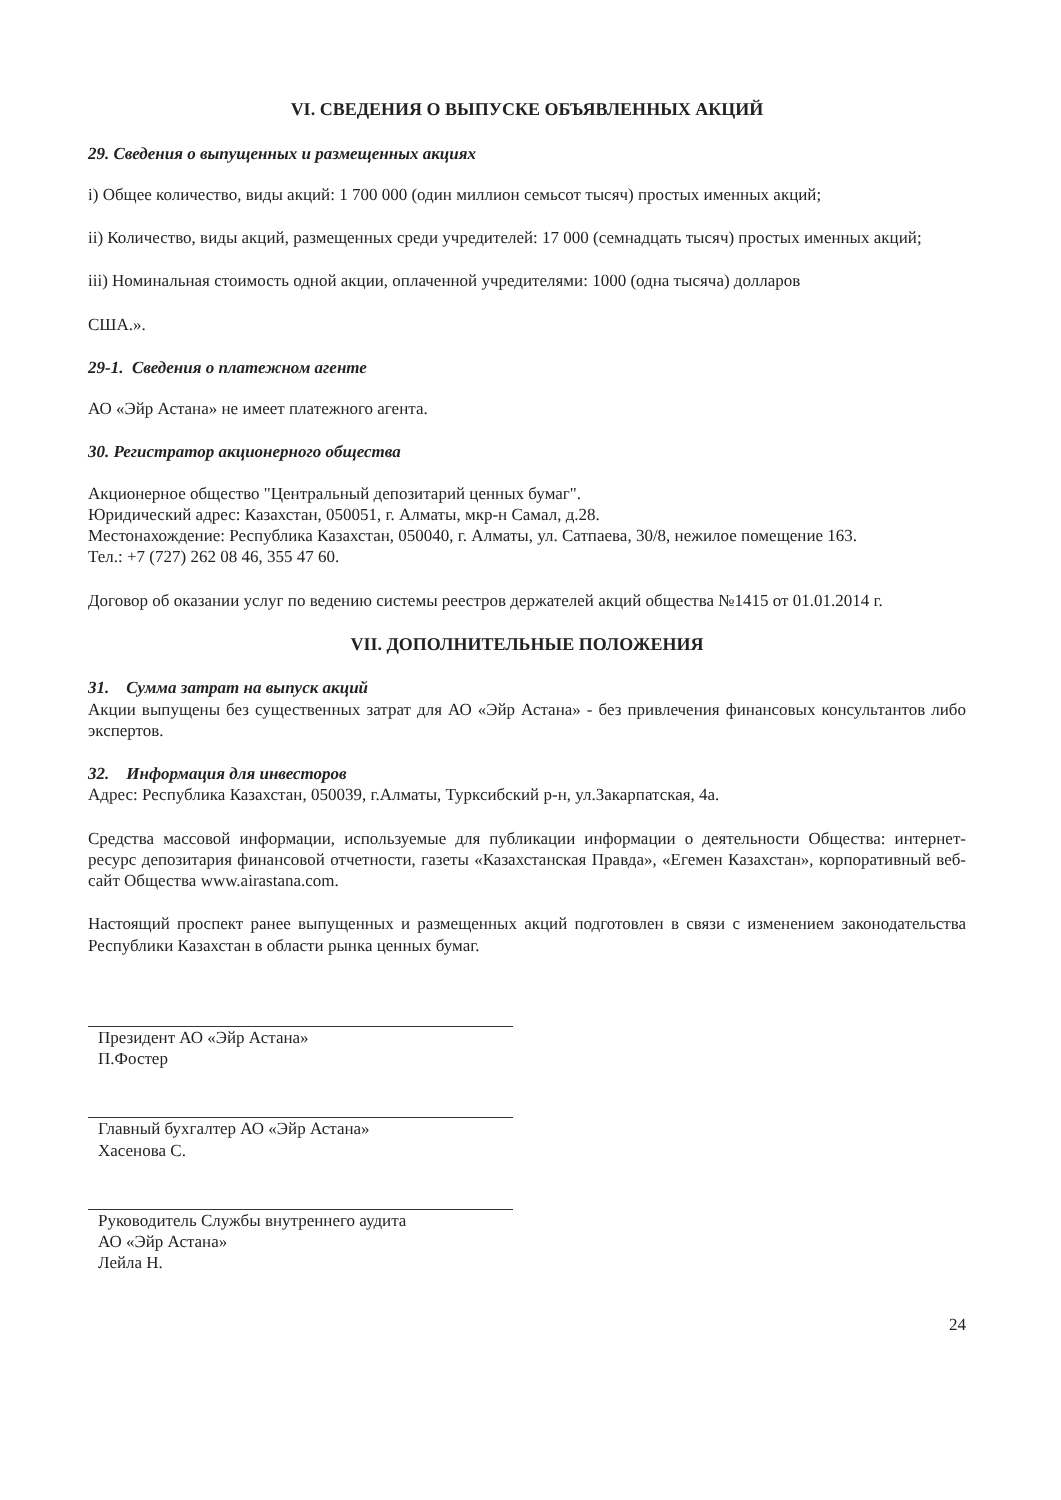VI. СВЕДЕНИЯ О ВЫПУСКЕ ОБЪЯВЛЕННЫХ АКЦИЙ
29. Сведения о выпущенных и размещенных акциях
i) Общее количество, виды акций: 1 700 000 (один миллион семьсот тысяч) простых именных акций;
ii) Количество, виды акций, размещенных среди учредителей: 17 000 (семнадцать тысяч) простых именных акций;
iii) Номинальная стоимость одной акции, оплаченной учредителями: 1000 (одна тысяча) долларов
США.».
29-1. Сведения о платежном агенте
АО «Эйр Астана» не имеет платежного агента.
30. Регистратор акционерного общества
Акционерное общество "Центральный депозитарий ценных бумаг".
Юридический адрес: Казахстан, 050051, г. Алматы, мкр-н Самал, д.28.
Местонахождение: Республика Казахстан, 050040, г. Алматы, ул. Сатпаева, 30/8, нежилое помещение 163.
Тел.: +7 (727) 262 08 46, 355 47 60.
Договор об оказании услуг по ведению системы реестров держателей акций общества №1415 от 01.01.2014 г.
VII. ДОПОЛНИТЕЛЬНЫЕ ПОЛОЖЕНИЯ
31. Сумма затрат на выпуск акций
Акции выпущены без существенных затрат для АО «Эйр Астана» - без привлечения финансовых консультантов либо экспертов.
32. Информация для инвесторов
Адрес: Республика Казахстан, 050039, г.Алматы, Турксибский р-н, ул.Закарпатская, 4а.
Средства массовой информации, используемые для публикации информации о деятельности Общества: интернет-ресурс депозитария финансовой отчетности, газеты «Казахстанская Правда», «Егемен Казахстан», корпоративный веб-сайт Общества www.airastana.com.
Настоящий проспект ранее выпущенных и размещенных акций подготовлен в связи с изменением законодательства Республики Казахстан в области рынка ценных бумаг.
Президент АО «Эйр Астана»
П.Фостер
Главный бухгалтер АО «Эйр Астана»
Хасенова С.
Руководитель Службы внутреннего аудита
АО «Эйр Астана»
Лейла Н.
24